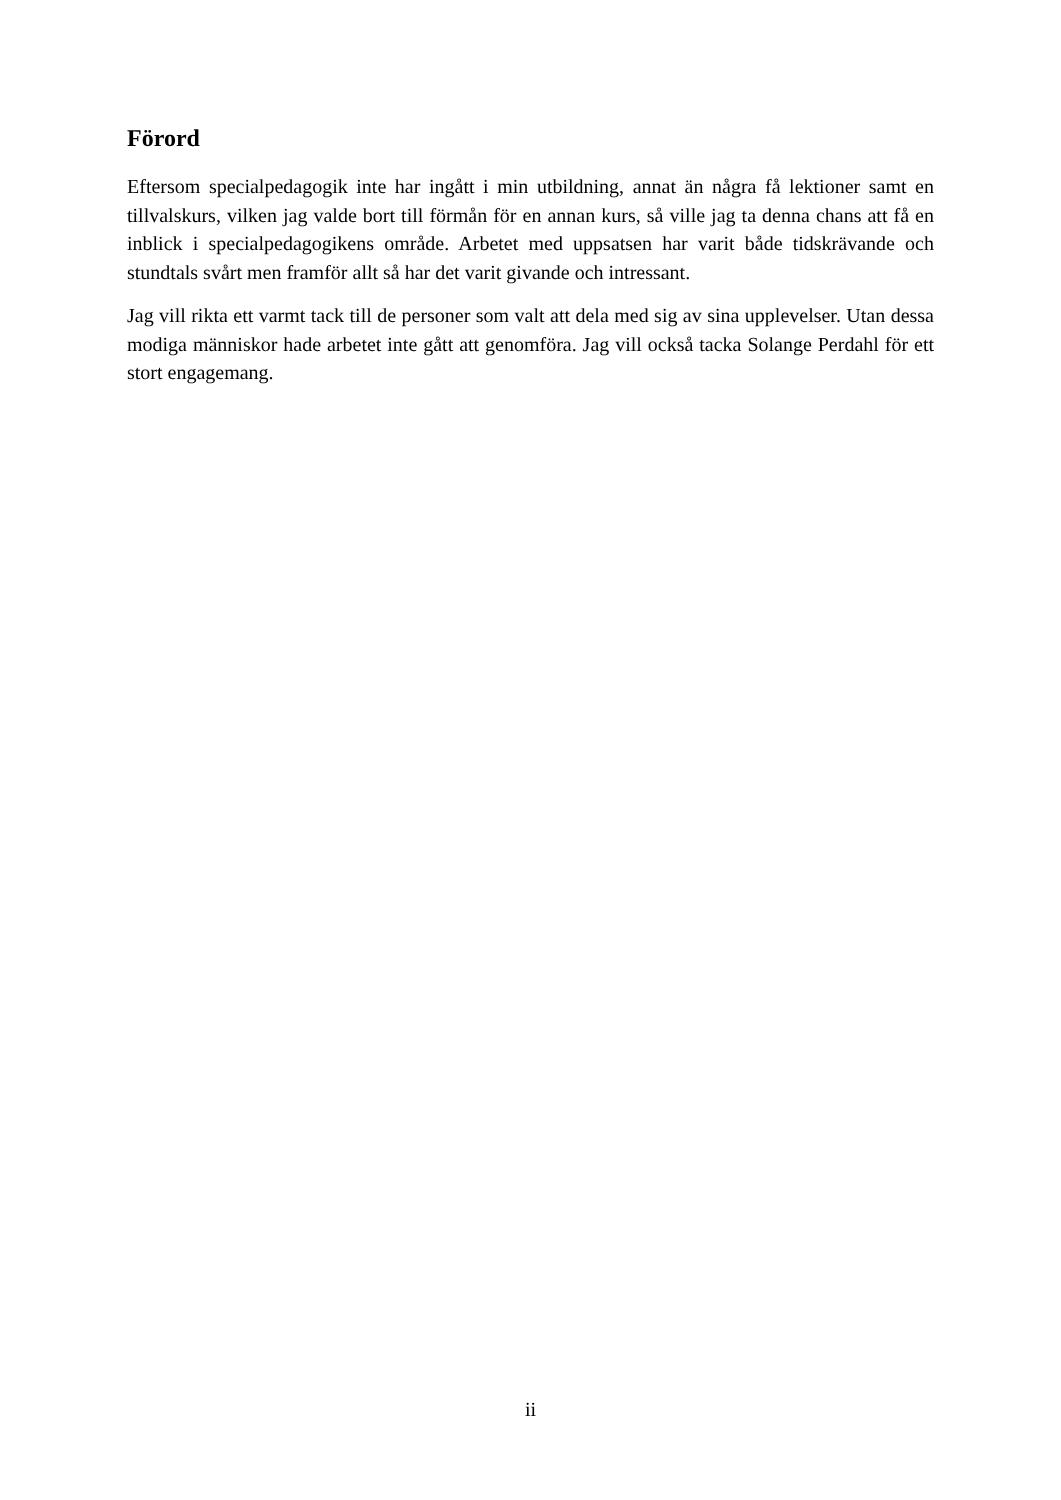Förord
Eftersom specialpedagogik inte har ingått i min utbildning, annat än några få lektioner samt en tillvalskurs, vilken jag valde bort till förmån för en annan kurs, så ville jag ta denna chans att få en inblick i specialpedagogikens område. Arbetet med uppsatsen har varit både tidskrävande och stundtals svårt men framför allt så har det varit givande och intressant.
Jag vill rikta ett varmt tack till de personer som valt att dela med sig av sina upplevelser. Utan dessa modiga människor hade arbetet inte gått att genomföra. Jag vill också tacka Solange Perdahl för ett stort engagemang.
ii